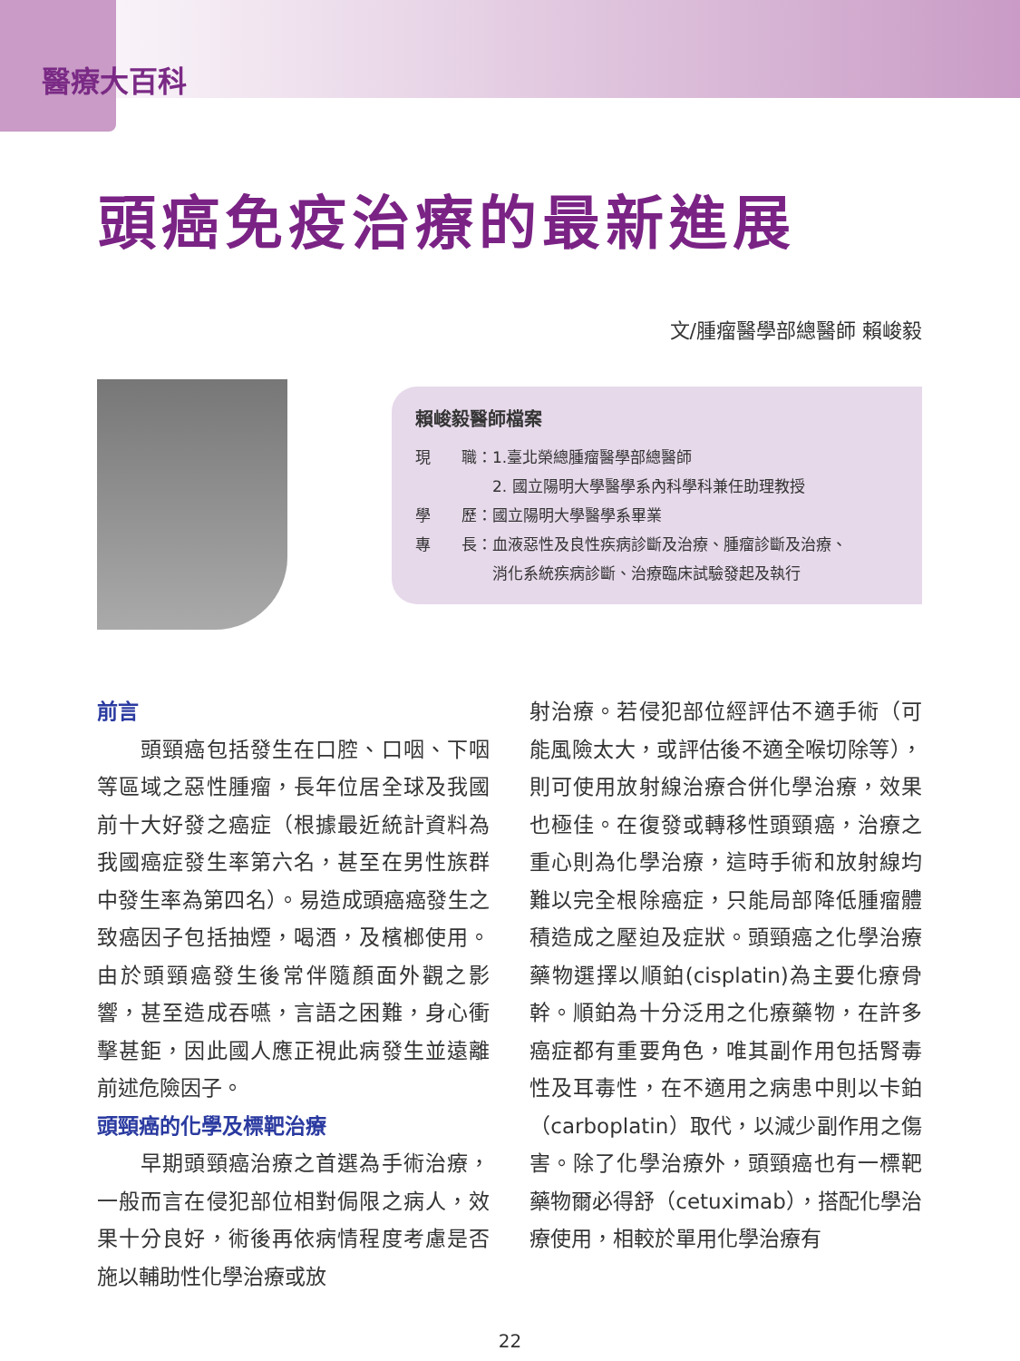醫療大百科
頭癌免疫治療的最新進展
文/腫瘤醫學部總醫師 賴峻毅
賴峻毅醫師檔案
現　　職：1.臺北榮總腫瘤醫學部總醫師
　　　　　2. 國立陽明大學醫學系內科學科兼任助理教授
學　　歷：國立陽明大學醫學系畢業
專　　長：血液惡性及良性疾病診斷及治療、腫瘤診斷及治療、
　　　　　消化系統疾病診斷、治療臨床試驗發起及執行
前言
　　頭頸癌包括發生在口腔、口咽、下咽等區域之惡性腫瘤，長年位居全球及我國前十大好發之癌症（根據最近統計資料為我國癌症發生率第六名，甚至在男性族群中發生率為第四名）。易造成頭癌癌發生之致癌因子包括抽煙，喝酒，及檳榔使用。由於頭頸癌發生後常伴隨顏面外觀之影響，甚至造成吞嚥，言語之困難，身心衝擊甚鉅，因此國人應正視此病發生並遠離前述危險因子。
頭頸癌的化學及標靶治療
　　早期頭頸癌治療之首選為手術治療，一般而言在侵犯部位相對侷限之病人，效果十分良好，術後再依病情程度考慮是否施以輔助性化學治療或放
射治療。若侵犯部位經評估不適手術（可能風險太大，或評估後不適全喉切除等），則可使用放射線治療合併化學治療，效果也極佳。在復發或轉移性頭頸癌，治療之重心則為化學治療，這時手術和放射線均難以完全根除癌症，只能局部降低腫瘤體積造成之壓迫及症狀。頭頸癌之化學治療藥物選擇以順鉑(cisplatin)為主要化療骨幹。順鉑為十分泛用之化療藥物，在許多癌症都有重要角色，唯其副作用包括腎毒性及耳毒性，在不適用之病患中則以卡鉑（carboplatin）取代，以減少副作用之傷害。除了化學治療外，頭頸癌也有一標靶藥物爾必得舒（cetuximab），搭配化學治療使用，相較於單用化學治療有
22